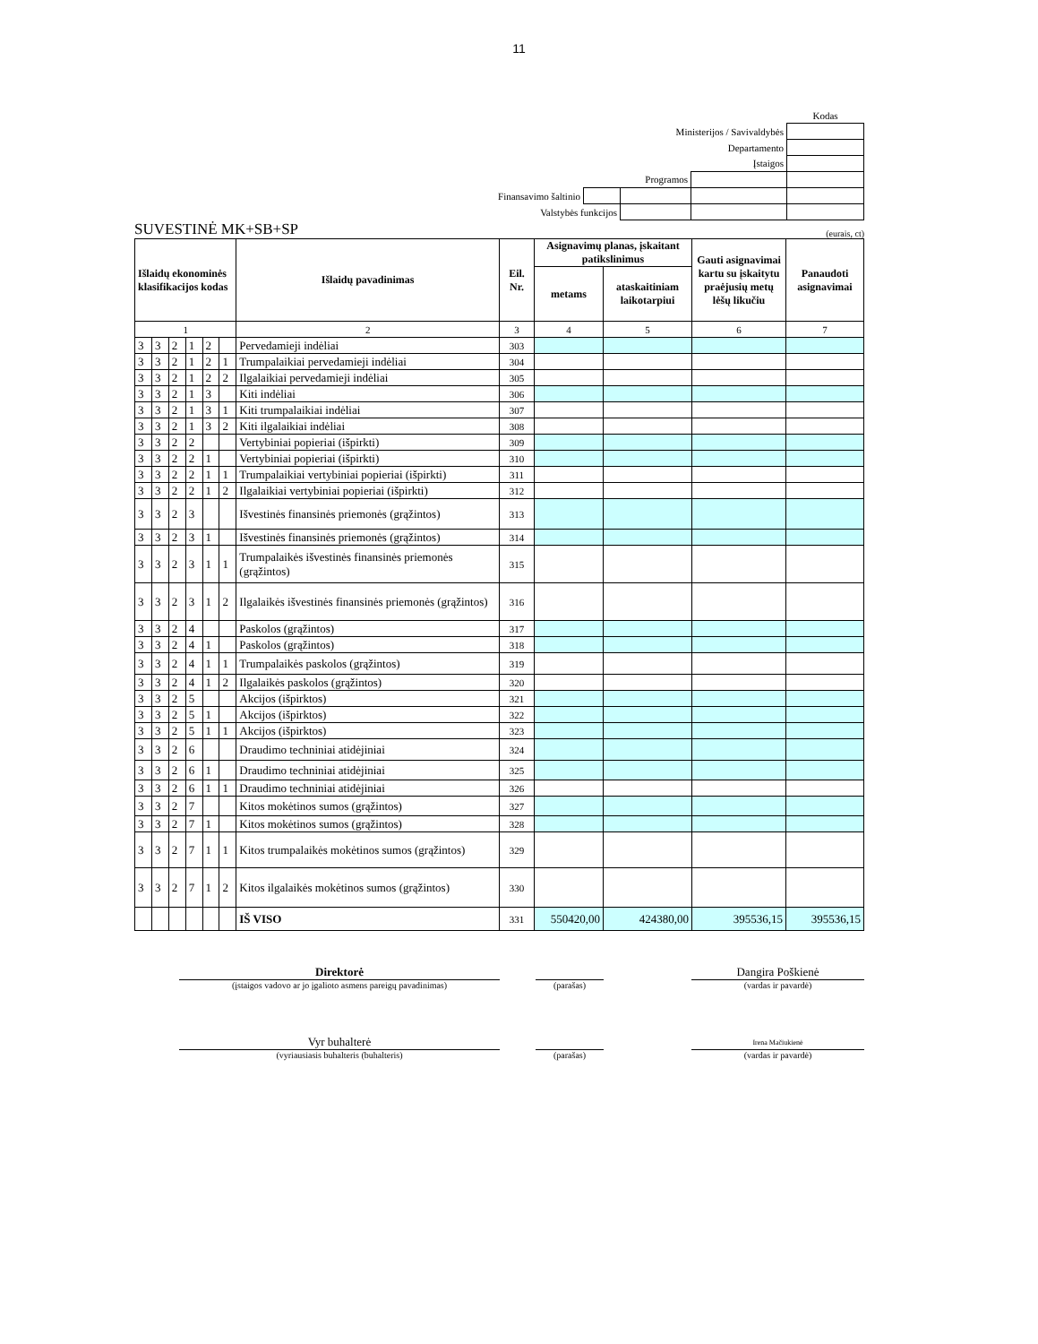11
| | | | | Kodas |
| Ministerijos / Savivaldybės | | | | |
| Departamento | | | | |
| Įstaigos | | | | |
| Programos | | | | |
| Finansavimo šaltinio | | | | |
| Valstybės funkcijos | | | | |
SUVESTINĖ MK+SB+SP (eurais, ct)
| Išlaidų ekonominės klasifikacijos kodas | | | | | | Išlaidų pavadinimas | Eil. Nr. | Asignavimų planas, įskaitant patikslinimus | | Gauti asignavimai kartu su įskaitytu praėjusių metų lėšų likučiu | Panaudoti asignavimai |
| --- | --- | --- | --- | --- | --- | --- | --- | --- | --- | --- | --- |
| | | | | | | | | metams | ataskaitiniam laikotarpiui | | |
| 1 | | | | | | 2 | 3 | 4 | 5 | 6 | 7 |
| 3 | 3 | 2 | 1 | 2 | | Pervedamieji indėliai | 303 | | | | |
| 3 | 3 | 2 | 1 | 2 | 1 | Trumpalaikiai pervedamieji indėliai | 304 | | | | |
| 3 | 3 | 2 | 1 | 2 | 2 | Ilgalaikiai pervedamieji indėliai | 305 | | | | |
| 3 | 3 | 2 | 1 | 3 | | Kiti indėliai | 306 | | | | |
| 3 | 3 | 2 | 1 | 3 | 1 | Kiti trumpalaikiai indėliai | 307 | | | | |
| 3 | 3 | 2 | 1 | 3 | 2 | Kiti ilgalaikiai indėliai | 308 | | | | |
| 3 | 3 | 2 | 2 | | | Vertybiniai popieriai (išpirkti) | 309 | | | | |
| 3 | 3 | 2 | 2 | 1 | | Vertybiniai popieriai (išpirkti) | 310 | | | | |
| 3 | 3 | 2 | 2 | 1 | 1 | Trumpalaikiai vertybiniai popieriai (išpirkti) | 311 | | | | |
| 3 | 3 | 2 | 2 | 1 | 2 | Ilgalaikiai vertybiniai popieriai (išpirkti) | 312 | | | | |
| 3 | 3 | 2 | 3 | | | Išvestinės finansinės priemonės (grąžintos) | 313 | | | | |
| 3 | 3 | 2 | 3 | 1 | | Išvestinės finansinės priemonės (grąžintos) | 314 | | | | |
| 3 | 3 | 2 | 3 | 1 | 1 | Trumpalaikės išvestinės finansinės priemonės (grąžintos) | 315 | | | | |
| 3 | 3 | 2 | 3 | 1 | 2 | Ilgalaikės išvestinės finansinės priemonės (grąžintos) | 316 | | | | |
| 3 | 3 | 2 | 4 | | | Paskolos (grąžintos) | 317 | | | | |
| 3 | 3 | 2 | 4 | 1 | | Paskolos (grąžintos) | 318 | | | | |
| 3 | 3 | 2 | 4 | 1 | 1 | Trumpalaikės paskolos (grąžintos) | 319 | | | | |
| 3 | 3 | 2 | 4 | 1 | 2 | Ilgalaikės paskolos (grąžintos) | 320 | | | | |
| 3 | 3 | 2 | 5 | | | Akcijos (išpirktos) | 321 | | | | |
| 3 | 3 | 2 | 5 | 1 | | Akcijos (išpirktos) | 322 | | | | |
| 3 | 3 | 2 | 5 | 1 | 1 | Akcijos (išpirktos) | 323 | | | | |
| 3 | 3 | 2 | 6 | | | Draudimo techniniai atidėjiniai | 324 | | | | |
| 3 | 3 | 2 | 6 | 1 | | Draudimo techniniai atidėjiniai | 325 | | | | |
| 3 | 3 | 2 | 6 | 1 | 1 | Draudimo techniniai atidėjiniai | 326 | | | | |
| 3 | 3 | 2 | 7 | | | Kitos mokėtinos sumos (grąžintos) | 327 | | | | |
| 3 | 3 | 2 | 7 | 1 | | Kitos mokėtinos sumos (grąžintos) | 328 | | | | |
| 3 | 3 | 2 | 7 | 1 | 1 | Kitos trumpalaikės mokėtinos sumos (grąžintos) | 329 | | | | |
| 3 | 3 | 2 | 7 | 1 | 2 | Kitos ilgalaikės mokėtinos sumos (grąžintos) | 330 | | | | |
| | | | | | | IŠ VISO | 331 | 550420,00 | 424380,00 | 395536,15 | 395536,15 |
| Direktorė | | | | Dangira Poškienė |
| (įstaigos vadovo ar jo įgalioto asmens pareigų pavadinimas) | | (parašas) | | (vardas ir pavardė) |
| Vyr buhalterė | | | | Irena Mačiukienė |
| (vyriausiasis buhalteris (buhalteris) | | (parašas) | | (vardas ir pavardė) |